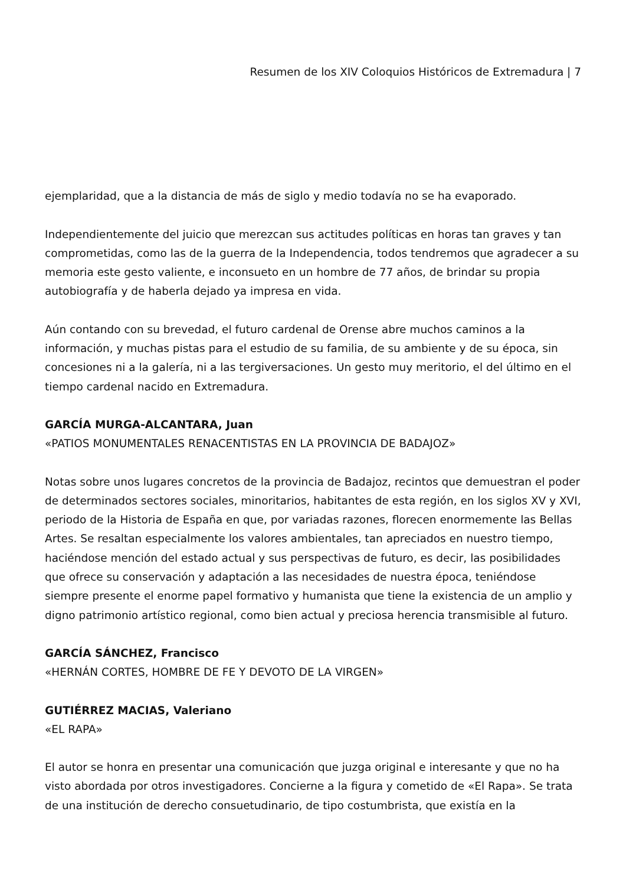Resumen de los XIV Coloquios Históricos de Extremadura | 7
ejemplaridad, que a la distancia de más de siglo y medio todavía no se ha evaporado.
Independientemente del juicio que merezcan sus actitudes políticas en horas tan graves y tan comprometidas, como las de la guerra de la Independencia, todos tendremos que agradecer a su memoria este gesto valiente, e inconsueto en un hombre de 77 años, de brindar su propia autobiografía y de haberla dejado ya impresa en vida.
Aún contando con su brevedad, el futuro cardenal de Orense abre muchos caminos a la información, y muchas pistas para el estudio de su familia, de su ambiente y de su época, sin concesiones ni a la galería, ni a las tergiversaciones. Un gesto muy meritorio, el del último en el tiempo cardenal nacido en Extremadura.
GARCÍA MURGA-ALCANTARA, Juan
«PATIOS MONUMENTALES RENACENTISTAS EN LA PROVINCIA DE BADAJOZ»
Notas sobre unos lugares concretos de la provincia de Badajoz, recintos que demuestran el poder de determinados sectores sociales, minoritarios, habitantes de esta región, en los siglos XV y XVI, periodo de la Historia de España en que, por variadas razones, florecen enormemente las Bellas Artes. Se resaltan especialmente los valores ambientales, tan apreciados en nuestro tiempo, haciéndose mención del estado actual y sus perspectivas de futuro, es decir, las posibilidades que ofrece su conservación y adaptación a las necesidades de nuestra época, teniéndose siempre presente el enorme papel formativo y humanista que tiene la existencia de un amplio y digno patrimonio artístico regional, como bien actual y preciosa herencia transmisible al futuro.
GARCÍA SÁNCHEZ, Francisco
«HERNÁN CORTES, HOMBRE DE FE Y DEVOTO DE LA VIRGEN»
GUTIÉRREZ MACIAS, Valeriano
«EL RAPA»
El autor se honra en presentar una comunicación que juzga original e interesante y que no ha visto abordada por otros investigadores. Concierne a la figura y cometido de «El Rapa». Se trata de una institución de derecho consuetudinario, de tipo costumbrista, que existía en la